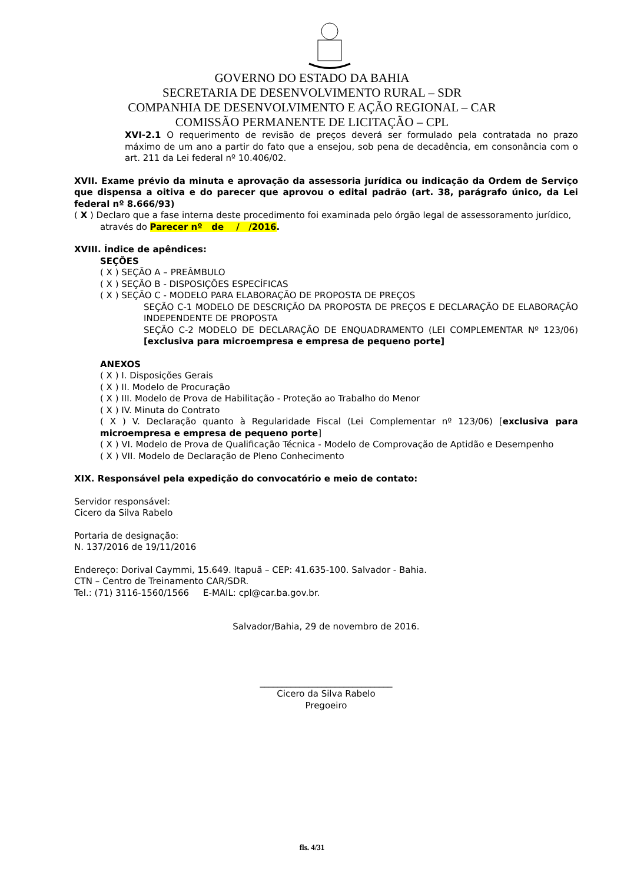GOVERNO DO ESTADO DA BAHIA
SECRETARIA DE DESENVOLVIMENTO RURAL – SDR
COMPANHIA DE DESENVOLVIMENTO E AÇÃO REGIONAL – CAR
COMISSÃO PERMANENTE DE LICITAÇÃO – CPL
XVI-2.1 O requerimento de revisão de preços deverá ser formulado pela contratada no prazo máximo de um ano a partir do fato que a ensejou, sob pena de decadência, em consonância com o art. 211 da Lei federal nº 10.406/02.
XVII. Exame prévio da minuta e aprovação da assessoria jurídica ou indicação da Ordem de Serviço que dispensa a oitiva e do parecer que aprovou o edital padrão (art. 38, parágrafo único, da Lei federal nº 8.666/93)
( X ) Declaro que a fase interna deste procedimento foi examinada pelo órgão legal de assessoramento jurídico,
através do Parecer nº de / /2016.
XVIII. Índice de apêndices:
SEÇÕES
( X ) SEÇÃO A – PREÂMBULO
( X ) SEÇÃO B - DISPOSIÇÕES ESPECÍFICAS
( X ) SEÇÃO C - MODELO PARA ELABORAÇÃO DE PROPOSTA DE PREÇOS
SEÇÃO C-1 MODELO DE DESCRIÇÃO DA PROPOSTA DE PREÇOS E DECLARAÇÃO DE ELABORAÇÃO INDEPENDENTE DE PROPOSTA
SEÇÃO C-2 MODELO DE DECLARAÇÃO DE ENQUADRAMENTO (LEI COMPLEMENTAR Nº 123/06) [exclusiva para microempresa e empresa de pequeno porte]
ANEXOS
( X ) I. Disposições Gerais
( X ) II. Modelo de Procuração
( X ) III. Modelo de Prova de Habilitação - Proteção ao Trabalho do Menor
( X ) IV. Minuta do Contrato
( X ) V. Declaração quanto à Regularidade Fiscal (Lei Complementar nº 123/06) [exclusiva para microempresa e empresa de pequeno porte]
( X ) VI. Modelo de Prova de Qualificação Técnica - Modelo de Comprovação de Aptidão e Desempenho
( X ) VII. Modelo de Declaração de Pleno Conhecimento
XIX. Responsável pela expedição do convocatório e meio de contato:
Servidor responsável:
Cicero da Silva Rabelo
Portaria de designação:
N. 137/2016 de 19/11/2016
Endereço: Dorival Caymmi, 15.649. Itapuã – CEP: 41.635-100. Salvador - Bahia.
CTN – Centro de Treinamento CAR/SDR.
Tel.: (71) 3116-1560/1566 E-MAIL: cpl@car.ba.gov.br.
Salvador/Bahia, 29 de novembro de 2016.
______________________________
Cicero da Silva Rabelo
Pregoeiro
fls. 4/31